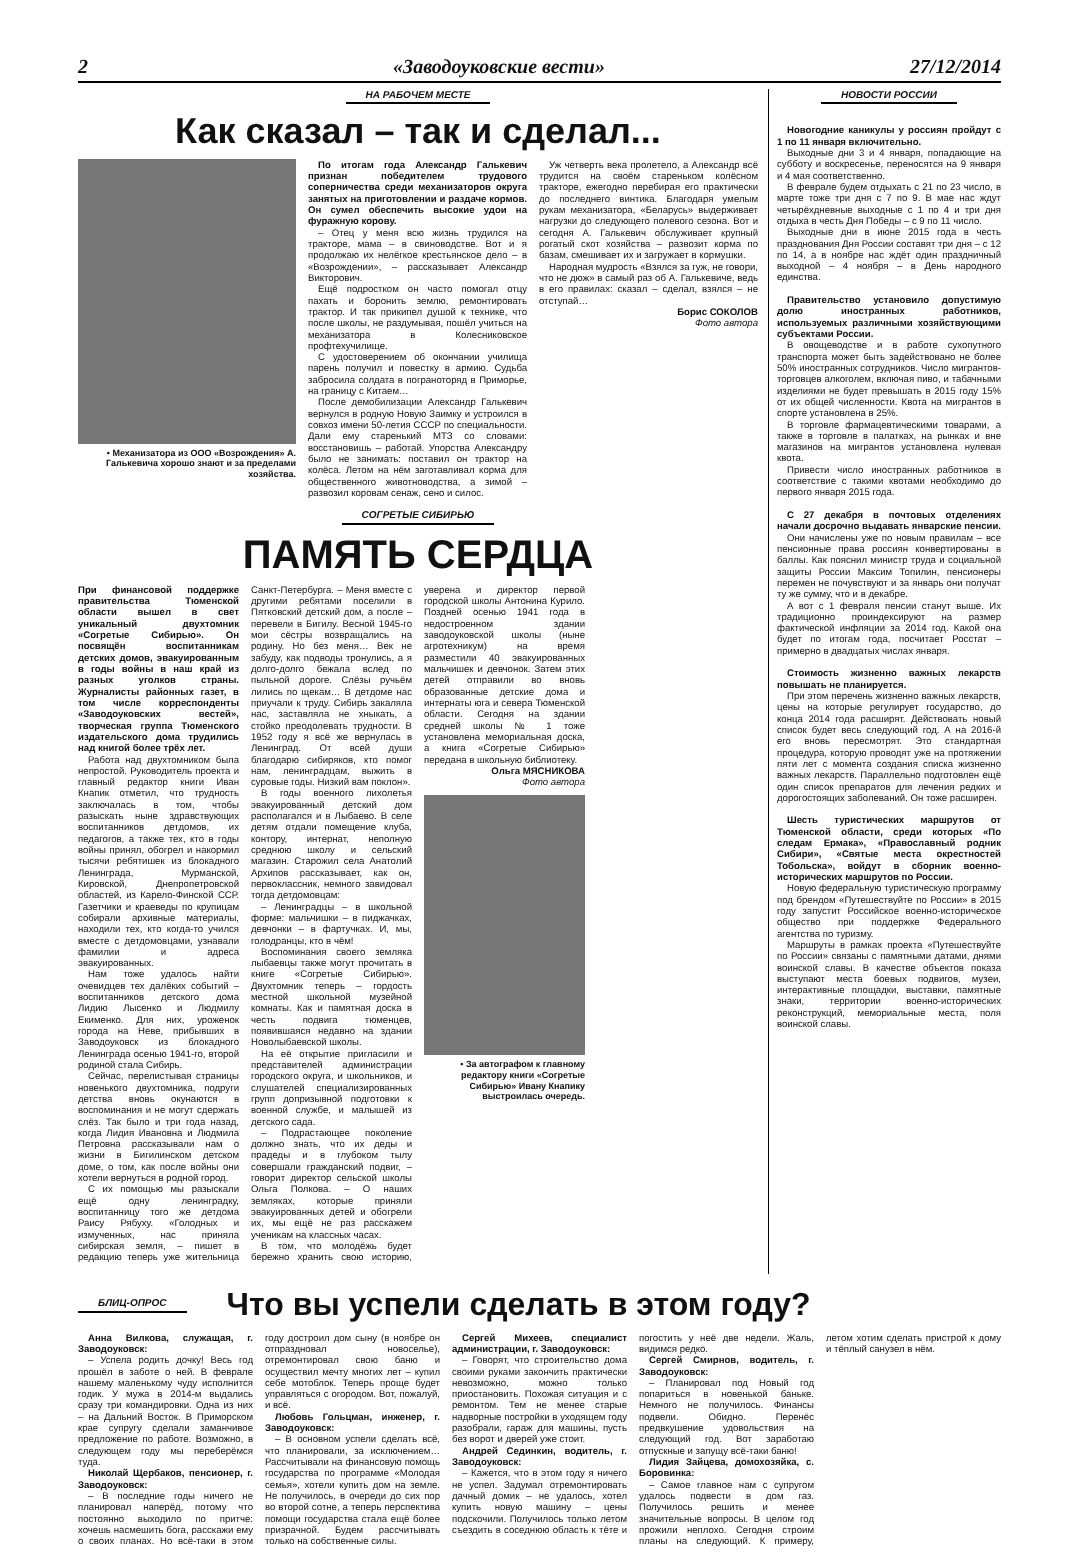2 «Заводоуковские вести» 27/12/2014
НА РАБОЧЕМ МЕСТЕ
Как сказал – так и сделал...
• Механизатора из ООО «Возрождения» А. Галькевича хорошо знают и за пределами хозяйства.
По итогам года Александр Галькевич признан победителем трудового соперничества среди механизаторов округа занятых на приготовлении и раздаче кормов. Он сумел обеспечить высокие удои на фуражную корову.
– Отец у меня всю жизнь трудился на тракторе, мама – в свиноводстве. Вот и я продолжаю их нелёгкое крестьянское дело – в «Возрождении», – рассказывает Александр Викторович.
Ещё подростком он часто помогал отцу пахать и боронить землю, ремонтировать трактор. И так прикипел душой к технике, что после школы, не раздумывая, пошёл учиться на механизатора в Колесниковское профтехучилище.
С удостоверением об окончании училища парень получил и повестку в армию. Судьба забросила солдата в пограноторяд в Приморье, на границу с Китаем…
После демобилизации Александр Галькевич вернулся в родную Новую Заимку и устроился в совхоз имени 50-летия СССР по специальности. Дали ему старенький МТЗ со словами: восстановишь – работай. Упорства Александру было не занимать: поставил он трактор на колёса. Летом на нём заготавливал корма для общественного животноводства, а зимой – развозил коровам сенаж, сено и силос.
Уж четверть века пролетело, а Александр всё трудится на своём стареньком колёсном тракторе, ежегодно перебирая его практически до последнего винтика. Благодаря умелым рукам механизатора, «Беларусь» выдерживает нагрузки до следующего полевого сезона. Вот и сегодня А. Галькевич обслуживает крупный рогатый скот хозяйства – развозит корма по базам, смешивает их и загружает в кормушки.
Народная мудрость «Взялся за гуж, не говори, что не дюж» в самый раз об А. Галькевиче, ведь в его правилах: сказал – сделал, взялся – не отступай…
Борис СОКОЛОВ
Фото автора
СОГРЕТЫЕ СИБИРЬЮ
ПАМЯТЬ СЕРДЦА
При финансовой поддержке правительства Тюменской области вышел в свет уникальный двухтомник «Согретые Сибирью». Он посвящён воспитанникам детских домов, эвакуированным в годы войны в наш край из разных уголков страны. Журналисты районных газет, в том числе корреспонденты «Заводоуковских вестей», творческая группа Тюменского издательского дома трудились над книгой более трёх лет.
Работа над двухтомником была непростой. Руководитель проекта и главный редактор книги Иван Кнапик отметил, что трудность заключалась в том, чтобы разыскать ныне здравствующих воспитанников детдомов, их педагогов, а также тех, кто в годы войны принял, обогрел и накормил тысячи ребятишек из блокадного Ленинграда, Мурманской, Кировской, Днепропетровской областей, из Карело-Финской ССР. Газетчики и краеведы по крупицам собирали архивные материалы, находили тех, кто когда-то учился вместе с детдомовцами, узнавали фамилии и адреса эвакуированных.
Нам тоже удалось найти очевидцев тех далёких событий – воспитанников детского дома Лидию Лысенко и Людмилу Екименко. Для них, уроженок города на Неве, прибывших в Заводоуковск из блокадного Ленинграда осенью 1941-го, второй родиной стала Сибирь.
Сейчас, перелистывая страницы новенького двухтомника, подруги детства вновь окунаются в воспоминания и не могут сдержать слёз. Так было и три года назад, когда Лидия Ивановна и Людмила Петровна рассказывали нам о жизни в Бигилинском детском доме, о том, как после войны они хотели вернуться в родной город.
С их помощью мы разыскали ещё одну ленинградку, воспитанницу того же детдома Раису Рябуху. «Голодных и измученных, нас приняла сибирская земля, – пишет в редакцию теперь уже жительница Санкт-Петербурга. – Меня вместе с другими ребятами поселили в Пятковский детский дом, а после – перевели в Бигилу. Весной 1945-го мои сёстры возвращались на родину. Но без меня… Век не забуду, как подводы тронулись, а я долго-долго бежала вслед по пыльной дороге. Слёзы ручьём лились по щекам… В детдоме нас приучали к труду. Сибирь закаляла нас, заставляла не хныкать, а стойко преодолевать трудности. В 1952 году я всё же вернулась в Ленинград. От всей души благодарю сибиряков, кто помог нам, ленинградцам, выжить в суровые годы. Низкий вам поклон».
В годы военного лихолетья эвакуированный детский дом располагался и в Лыбаево. В селе детям отдали помещение клуба, контору, интернат, неполную среднюю школу и сельский магазин. Старожил села Анатолий Архипов рассказывает, как он, первоклассник, немного завидовал тогда детдомовцам:
– Ленинградцы – в школьной форме: мальчишки – в пиджачках, девчонки – в фартучках. И, мы, голодранцы, кто в чём!
Воспоминания своего земляка лыбаевцы также могут прочитать в книге «Согретые Сибирью». Двухтомник теперь – гордость местной школьной музейной комнаты. Как и памятная доска в честь подвига тюменцев, появившаяся недавно на здании Новолыбаевской школы.
На её открытие пригласили и представителей администрации городского округа, и школьников, и слушателей специализированных групп допризывной подготовки к военной службе, и малышей из детского сада.
– Подрастающее поколение должно знать, что их деды и прадеды и в глубоком тылу совершали гражданский подвиг, – говорит директор сельской школы Ольга Полкова. – О наших земляках, которые приняли эвакуированных детей и обогрели их, мы ещё не раз расскажем ученикам на классных часах.
В том, что молодёжь будет бережно хранить свою историю, уверена и директор первой городской школы Антонина Курило. Поздней осенью 1941 года в недостроенном здании заводоуковской школы (ныне агротехникум) на время разместили 40 эвакуированных мальчишек и девчонок. Затем этих детей отправили во вновь образованные детские дома и интернаты юга и севера Тюменской области. Сегодня на здании средней школы № 1 тоже установлена мемориальная доска, а книга «Согретые Сибирью» передана в школьную библиотеку.
Ольга МЯСНИКОВА
Фото автора
• За автографом к главному редактору книги «Согретые Сибирью» Ивану Кнапику выстроилась очередь.
НОВОСТИ РОССИИ
Новогодние каникулы у россиян пройдут с 1 по 11 января включительно.
Выходные дни 3 и 4 января, попадающие на субботу и воскресенье, переносятся на 9 января и 4 мая соответственно.
В феврале будем отдыхать с 21 по 23 число, в марте тоже три дня с 7 по 9. В мае нас ждут четырёхдневные выходные с 1 по 4 и три дня отдыха в честь Дня Победы – с 9 по 11 число.
Выходные дни в июне 2015 года в честь празднования Дня России составят три дня – с 12 по 14, а в ноябре нас ждёт один праздничный выходной – 4 ноября – в День народного единства.
Правительство установило допустимую долю иностранных работников, используемых различными хозяйствующими субъектами России.
В овощеводстве и в работе сухопутного транспорта может быть задействовано не более 50% иностранных сотрудников. Число мигрантов-торговцев алкоголем, включая пиво, и табачными изделиями не будет превышать в 2015 году 15% от их общей численности. Квота на мигрантов в спорте установлена в 25%.
В торговле фармацевтическими товарами, а также в торговле в палатках, на рынках и вне магазинов на мигрантов установлена нулевая квота.
Привести число иностранных работников в соответствие с такими квотами необходимо до первого января 2015 года.
С 27 декабря в почтовых отделениях начали досрочно выдавать январские пенсии.
Они начислены уже по новым правилам – все пенсионные права россиян конвертированы в баллы. Как пояснил министр труда и социальной защиты России Максим Топилин, пенсионеры перемен не почувствуют и за январь они получат ту же сумму, что и в декабре.
А вот с 1 февраля пенсии станут выше. Их традиционно проиндексируют на размер фактической инфляции за 2014 год. Какой она будет по итогам года, посчитает Росстат – примерно в двадцатых числах января.
Стоимость жизненно важных лекарств повышать не планируется.
При этом перечень жизненно важных лекарств, цены на которые регулирует государство, до конца 2014 года расширят. Действовать новый список будет весь следующий год. А на 2016-й его вновь пересмотрят. Это стандартная процедура, которую проводят уже на протяжении пяти лет с момента создания списка жизненно важных лекарств. Параллельно подготовлен ещё один список препаратов для лечения редких и дорогостоящих заболеваний. Он тоже расширен.
Шесть туристических маршрутов от Тюменской области, среди которых «По следам Ермака», «Православный родник Сибири», «Святые места окрестностей Тобольска», войдут в сборник военно-исторических маршрутов по России.
Новую федеральную туристическую программу под брендом «Путешествуйте по России» в 2015 году запустит Российское военно-историческое общество при поддержке Федерального агентства по туризму.
Маршруты в рамках проекта «Путешествуйте по России» связаны с памятными датами, днями воинской славы. В качестве объектов показа выступают места боевых подвигов, музеи, интерактивные площадки, выставки, памятные знаки, территории военно-исторических реконструкций, мемориальные места, поля воинской славы.
БЛИЦ-ОПРОС
Что вы успели сделать в этом году?
Анна Вилкова, служащая, г. Заводоуковск:
– Успела родить дочку! Весь год прошёл в заботе о ней. В феврале нашему маленькому чуду исполнится годик. У мужа в 2014-м выдались сразу три командировки. Одна из них – на Дальний Восток. В Приморском крае супругу сделали заманчивое предложение по работе. Возможно, в следующем году мы переберёмся туда.
Николай Щербаков, пенсионер, г. Заводоуковск:
– В последние годы ничего не планировал наперёд, потому что постоянно выходило по притче: хочешь насмешить бога, расскажи ему о своих планах. Но всё-таки в этом году достроил дом сыну (в ноябре он отпраздновал новоселье), отремонтировал свою баню и осуществил мечту многих лет – купил себе мотоблок. Теперь проще будет управляться с огородом. Вот, пожалуй, и всё.
Любовь Гольцман, инженер, г. Заводоуковск:
– В основном успели сделать всё, что планировали, за исключением… Рассчитывали на финансовую помощь государства по программе «Молодая семья», хотели купить дом на земле. Не получилось, в очереди до сих пор во второй сотне, а теперь перспектива помощи государства стала ещё более призрачной. Будем рассчитывать только на собственные силы.
Сергей Михеев, специалист администрации, г. Заводоуковск:
– Говорят, что строительство дома своими руками закончить практически невозможно, можно только приостановить. Похожая ситуация и с ремонтом. Тем не менее старые надворные постройки в уходящем году разобрали, гараж для машины, пусть без ворот и дверей уже стоит.
Андрей Сединкин, водитель, г. Заводоуковск:
– Кажется, что в этом году я ничего не успел. Задумал отремонтировать дачный домик – не удалось, хотел купить новую машину – цены подскочили. Получилось только летом съездить в соседнюю область к тёте и погостить у неё две недели. Жаль, видимся редко.
Сергей Смирнов, водитель, г. Заводоуковск:
– Планировал под Новый год попариться в новенькой баньке. Немного не получилось. Финансы подвели. Обидно. Перенёс предвкушение удовольствия на следующий год. Вот заработаю отпускные и запущу всё-таки баню!
Лидия Зайцева, домохозяйка, с. Боровинка:
– Самое главное нам с супругом удалось подвести в дом газ. Получилось решить и менее значительные вопросы. В целом год прожили неплохо. Сегодня строим планы на следующий. К примеру, летом хотим сделать пристрой к дому и тёплый санузел в нём.